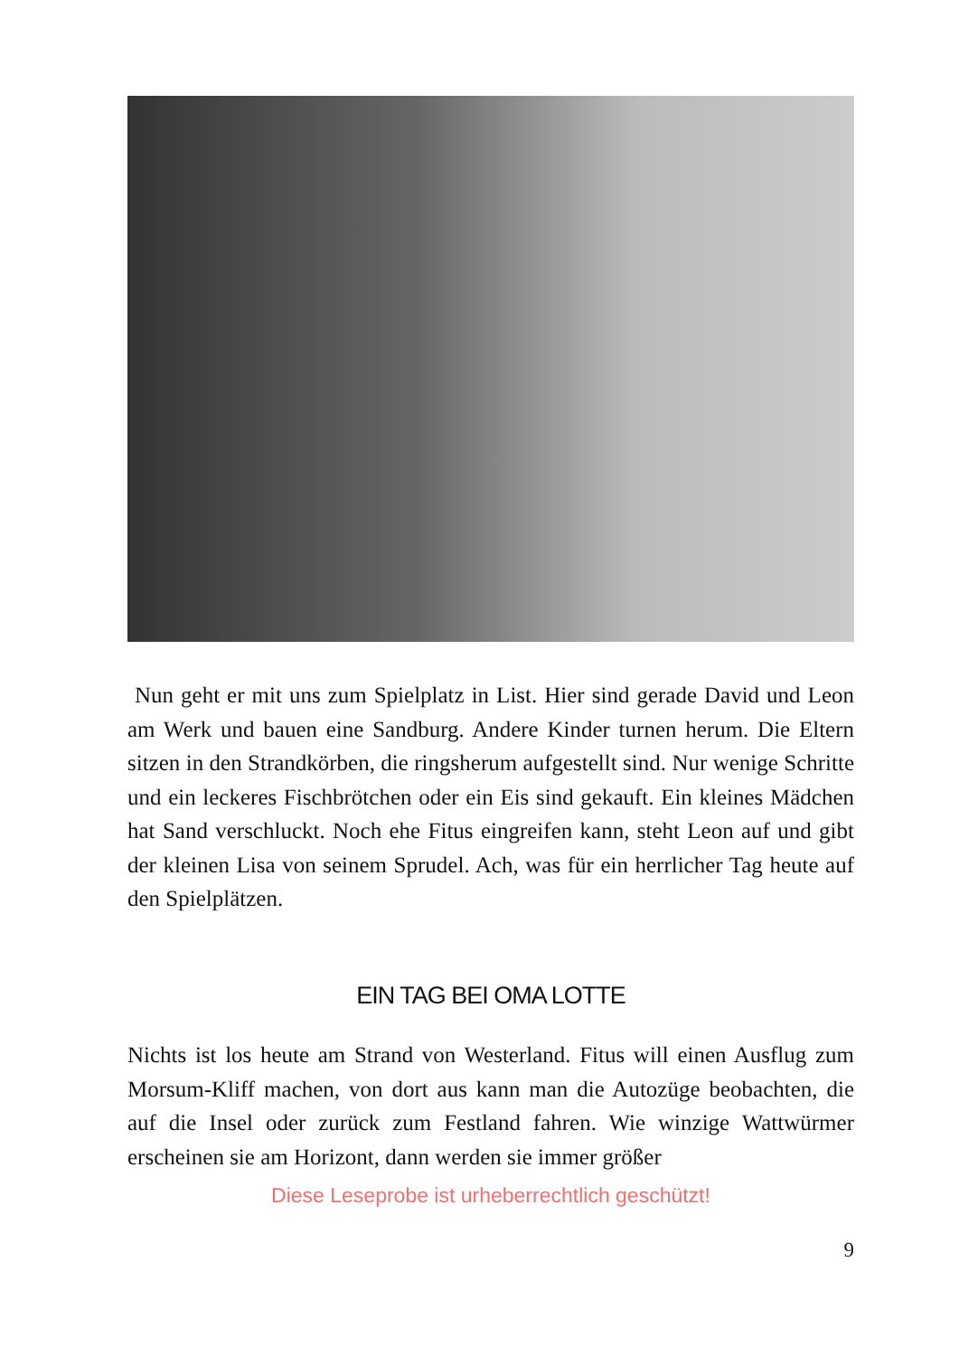Nun geht er mit uns zum Spielplatz in List. Hier sind gerade David und Leon am Werk und bauen eine Sandburg. Andere Kinder turnen herum. Die Eltern sitzen in den Strandkörben, die ringsherum aufgestellt sind. Nur wenige Schritte und ein leckeres Fischbrötchen oder ein Eis sind gekauft. Ein kleines Mädchen hat Sand verschluckt. Noch ehe Fitus eingreifen kann, steht Leon auf und gibt der kleinen Lisa von seinem Sprudel. Ach, was für ein herrlicher Tag heute auf den Spielplätzen.
EIN TAG BEI OMA LOTTE
Nichts ist los heute am Strand von Westerland. Fitus will einen Ausflug zum Morsum-Kliff machen, von dort aus kann man die Autozüge beobachten, die auf die Insel oder zurück zum Festland fahren. Wie winzige Wattwürmer erscheinen sie am Horizont, dann werden sie immer größer
Diese Leseprobe ist urheberrechtlich geschützt!
9